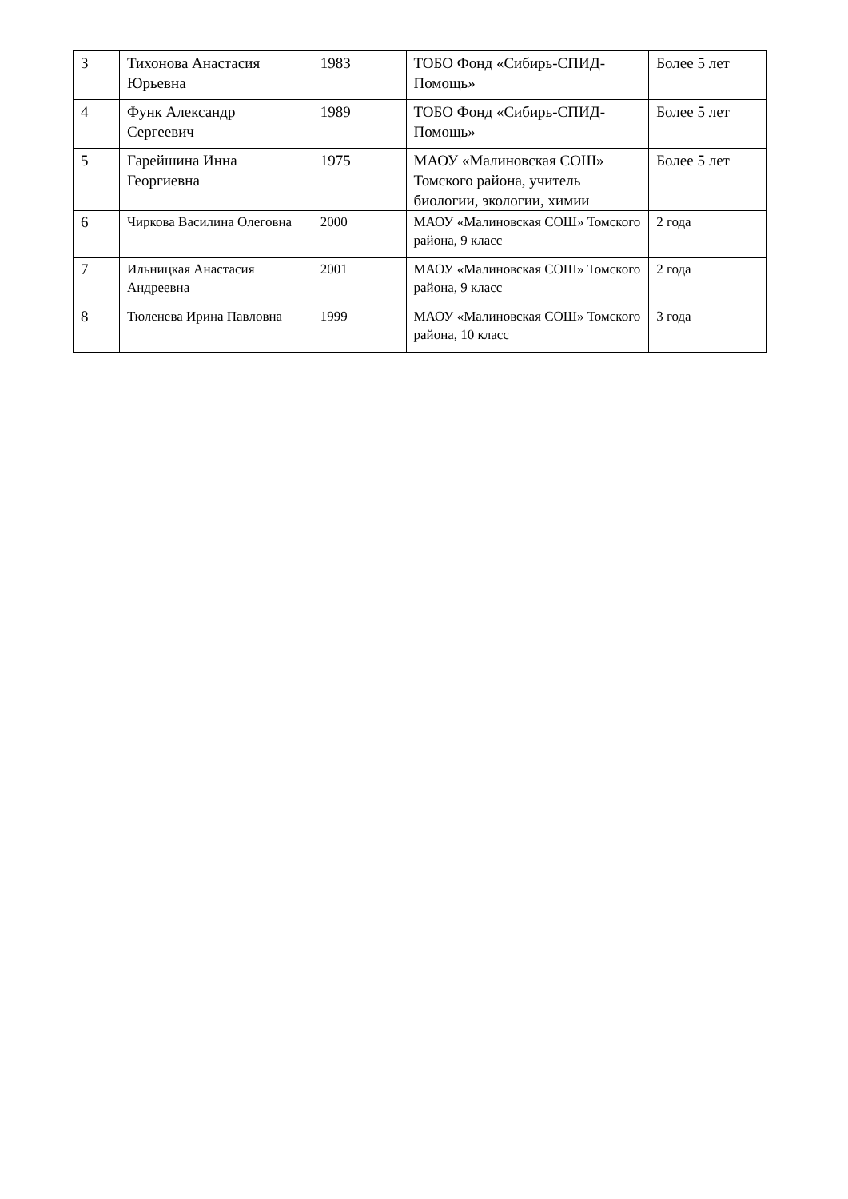| 3 | Тихонова Анастасия Юрьевна | 1983 | ТОБО Фонд «Сибирь-СПИД-Помощь» | Более 5 лет |
| 4 | Функ Александр Сергеевич | 1989 | ТОБО Фонд «Сибирь-СПИД-Помощь» | Более 5 лет |
| 5 | Гарейшина Инна Георгиевна | 1975 | МАОУ «Малиновская СОШ» Томского района, учитель биологии, экологии, химии | Более 5 лет |
| 6 | Чиркова Василина Олеговна | 2000 | МАОУ «Малиновская СОШ» Томского района, 9 класс | 2 года |
| 7 | Ильницкая Анастасия Андреевна | 2001 | МАОУ «Малиновская СОШ» Томского района, 9 класс | 2 года |
| 8 | Тюленева Ирина Павловна | 1999 | МАОУ «Малиновская СОШ» Томского района, 10 класс | 3 года |